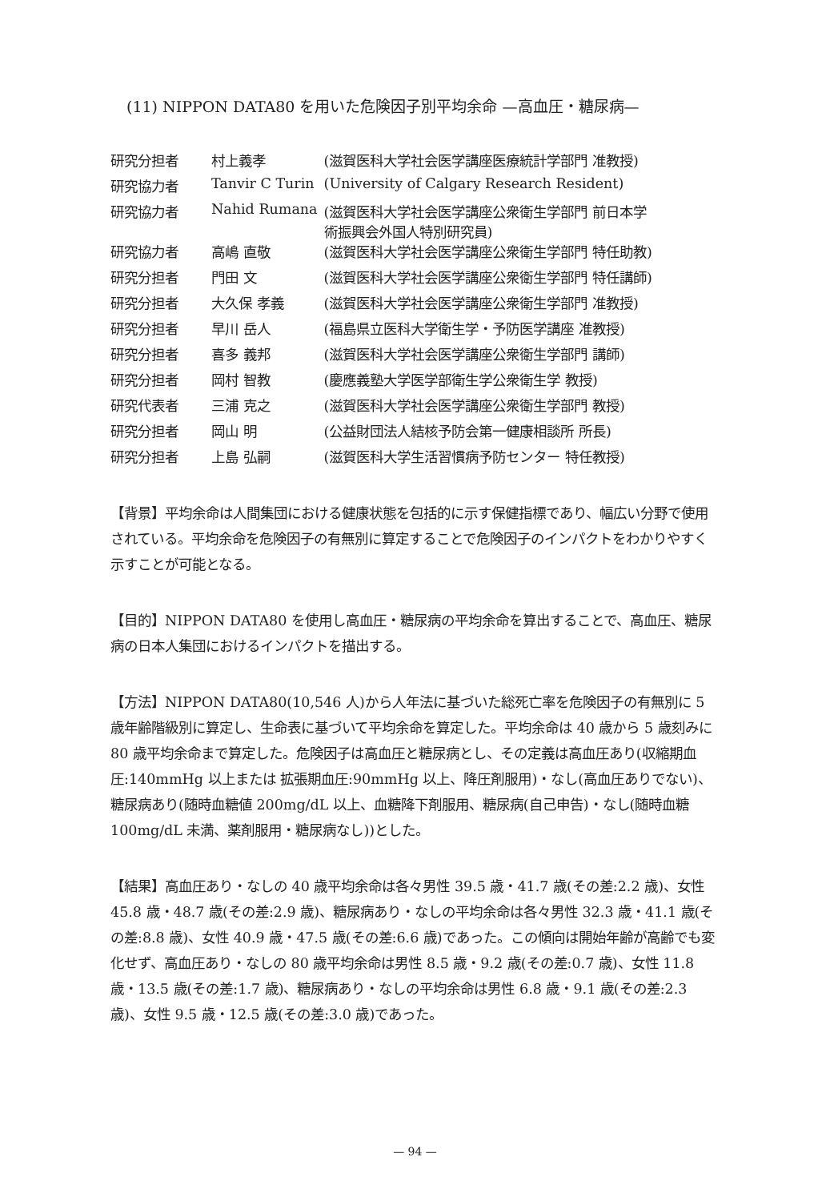(11) NIPPON DATA80 を用いた危険因子別平均余命 —高血圧・糖尿病—
| 研究分担者 | 村上義孝 | (滋賀医科大学社会医学講座医療統計学部門 准教授) |
| 研究協力者 | Tanvir C Turin | (University of Calgary Research Resident) |
| 研究協力者 | Nahid Rumana | (滋賀医科大学社会医学講座公衆衛生学部門 前日本学 術振興会外国人特別研究員) |
| 研究協力者 | 高嶋 直敬 | (滋賀医科大学社会医学講座公衆衛生学部門 特任助教) |
| 研究分担者 | 門田 文 | (滋賀医科大学社会医学講座公衆衛生学部門 特任講師) |
| 研究分担者 | 大久保 孝義 | (滋賀医科大学社会医学講座公衆衛生学部門 准教授) |
| 研究分担者 | 早川 岳人 | (福島県立医科大学衛生学・予防医学講座 准教授) |
| 研究分担者 | 喜多 義邦 | (滋賀医科大学社会医学講座公衆衛生学部門 講師) |
| 研究分担者 | 岡村 智教 | (慶應義塾大学医学部衛生学公衆衛生学 教授) |
| 研究代表者 | 三浦 克之 | (滋賀医科大学社会医学講座公衆衛生学部門 教授) |
| 研究分担者 | 岡山 明 | (公益財団法人結核予防会第一健康相談所 所長) |
| 研究分担者 | 上島 弘嗣 | (滋賀医科大学生活習慣病予防センター 特任教授) |
【背景】平均余命は人間集団における健康状態を包括的に示す保健指標であり、幅広い分野で使用されている。平均余命を危険因子の有無別に算定することで危険因子のインパクトをわかりやすく示すことが可能となる。
【目的】NIPPON DATA80 を使用し高血圧・糖尿病の平均余命を算出することで、高血圧、糖尿病の日本人集団におけるインパクトを描出する。
【方法】NIPPON DATA80(10,546 人)から人年法に基づいた総死亡率を危険因子の有無別に 5 歳年齢階級別に算定し、生命表に基づいて平均余命を算定した。平均余命は 40 歳から 5 歳刻みに 80 歳平均余命まで算定した。危険因子は高血圧と糖尿病とし、その定義は高血圧あり(収縮期血圧:140mmHg 以上または 拡張期血圧:90mmHg 以上、降圧剤服用)・なし(高血圧ありでない)、糖尿病あり(随時血糖値 200mg/dL 以上、血糖降下剤服用、糖尿病(自己申告)・なし(随時血糖 100mg/dL 未満、薬剤服用・糖尿病なし))とした。
【結果】高血圧あり・なしの 40 歳平均余命は各々男性 39.5 歳・41.7 歳(その差:2.2 歳)、女性 45.8 歳・48.7 歳(その差:2.9 歳)、糖尿病あり・なしの平均余命は各々男性 32.3 歳・41.1 歳(その差:8.8 歳)、女性 40.9 歳・47.5 歳(その差:6.6 歳)であった。この傾向は開始年齢が高齢でも変化せず、高血圧あり・なしの 80 歳平均余命は男性 8.5 歳・9.2 歳(その差:0.7 歳)、女性 11.8 歳・13.5 歳(その差:1.7 歳)、糖尿病あり・なしの平均余命は男性 6.8 歳・9.1 歳(その差:2.3 歳)、女性 9.5 歳・12.5 歳(その差:3.0 歳)であった。
— 94 —